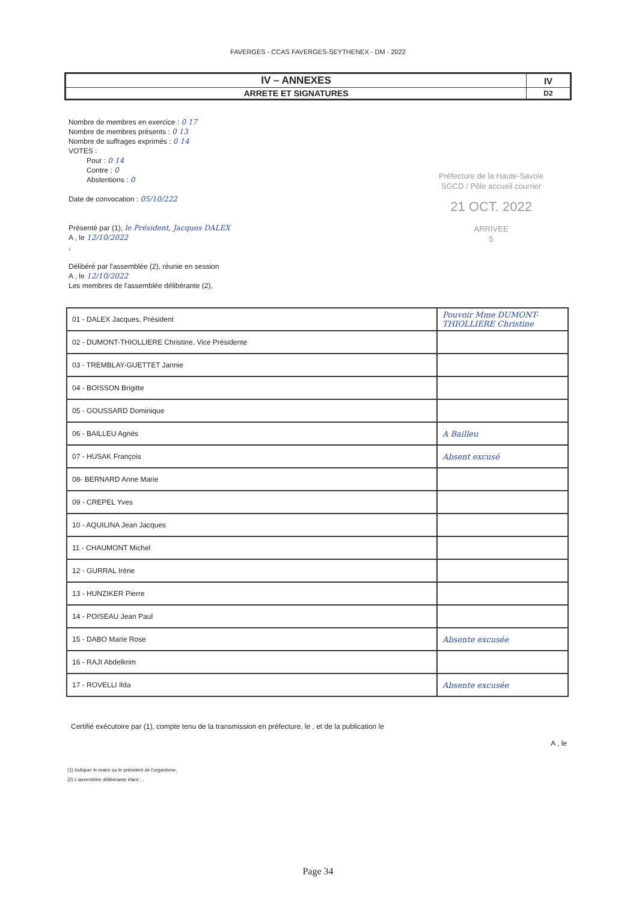FAVERGES - CCAS FAVERGES-SEYTHENEX - DM - 2022
| IV – ANNEXES | IV |
| ARRETE ET SIGNATURES | D2 |
Préfecture de la Haute-Savoie
SGCD / Pôle accueil courrier
21 OCT. 2022
ARRIVEE
5
Nombre de membres en exercice : 0 17
Nombre de membres présents : 0 13
Nombre de suffrages exprimés : 0 14
VOTES :
Pour : 0 14
Contre : 0
Abstentions : 0
Date de convocation : 05/10/222
Présenté par (1), le Président, Jacques DALEX
A , le 12/10/2022
,
Délibéré par l'assemblée (2), réunie en session
A , le 12/10/2022
Les membres de l'assemblée délibérante (2),
| 01 - DALEX Jacques, Président | Pouvoir Mme DUMONT-THIOLLIERE Christine |
| 02 - DUMONT-THIOLLIERE Christine, Vice Présidente | |
| 03 - TREMBLAY-GUETTET Jannie | |
| 04 - BOISSON Brigitte | |
| 05 - GOUSSARD Dominique | |
| 06 - BAILLEU Agnès | A Bailleu |
| 07 - HUSAK François | Absent excusé |
| 08- BERNARD Anne Marie | |
| 09 - CREPEL Yves | |
| 10 - AQUILINA Jean Jacques | |
| 11 - CHAUMONT Michel | |
| 12 - GURRAL Irène | |
| 13 - HUNZIKER Pierre | |
| 14 - POISEAU Jean Paul | |
| 15 - DABO Marie Rose | Absente excusée |
| 16 - RAJI Abdelkrim | |
| 17 - ROVELLI Ilda | Absente excusée |
Certifié exécutoire par (1), compte tenu de la transmission en préfecture, le , et de la publication le
A , le
(1) Indiquer le maire ou le président de l'organisme.
(2) L'assemblée délibérante étant : .
Page 34